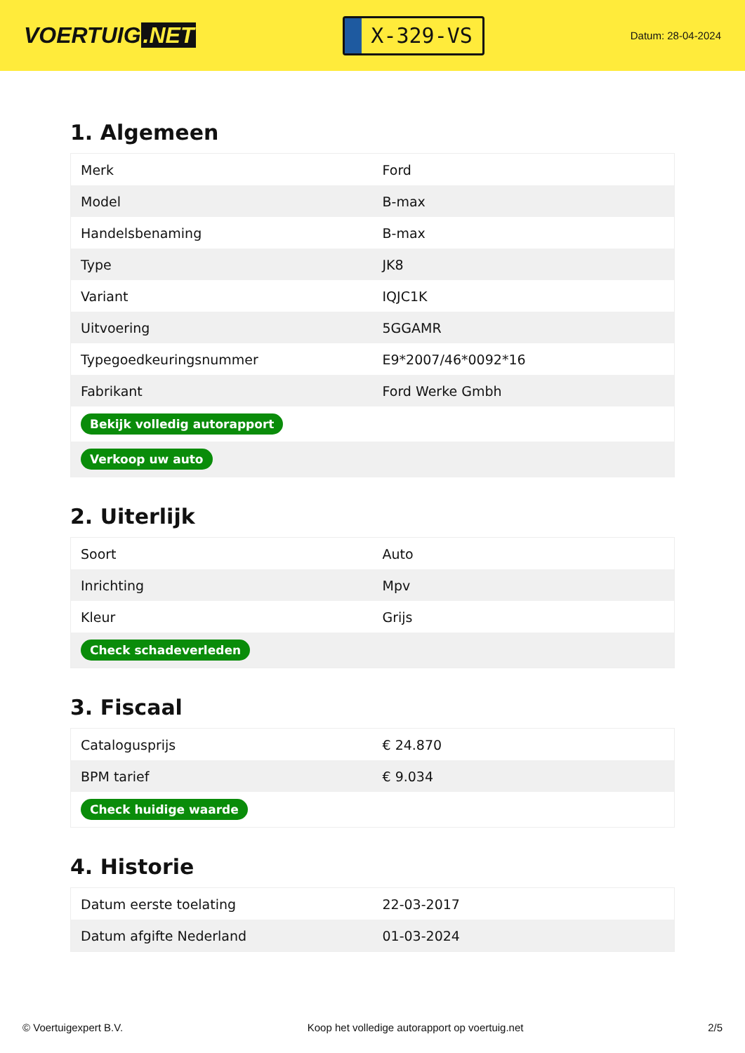VOERTUIG.NET
X-329-VS
Datum: 28-04-2024
1. Algemeen
| Merk | Ford |
| Model | B-max |
| Handelsbenaming | B-max |
| Type | JK8 |
| Variant | IQJC1K |
| Uitvoering | 5GGAMR |
| Typegoedkeuringsnummer | E9*2007/46*0092*16 |
| Fabrikant | Ford Werke Gmbh |
| Bekijk volledig autorapport | |
| Verkoop uw auto | |
2. Uiterlijk
| Soort | Auto |
| Inrichting | Mpv |
| Kleur | Grijs |
| Check schadeverleden | |
3. Fiscaal
| Catalogusprijs | € 24.870 |
| BPM tarief | € 9.034 |
| Check huidige waarde | |
4. Historie
| Datum eerste toelating | 22-03-2017 |
| Datum afgifte Nederland | 01-03-2024 |
© Voertuigexpert B.V. Koop het volledige autorapport op voertuig.net 2/5